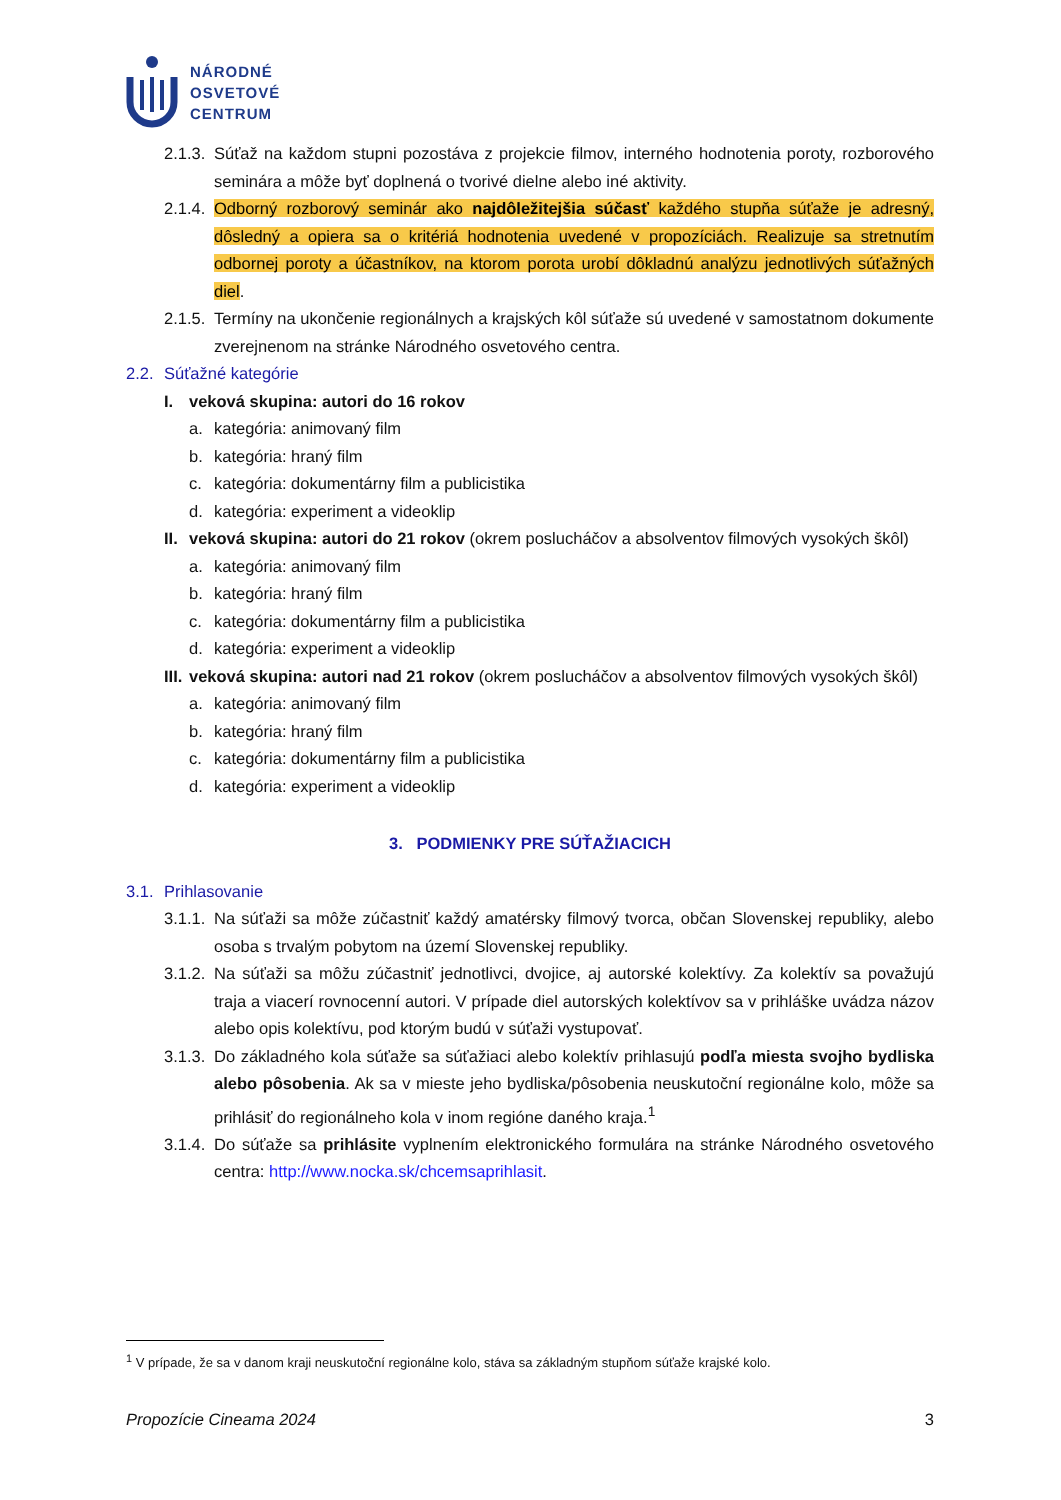NÁRODNÉ
OSVETOVÉ
CENTRUM
2.1.3. Súťaž na každom stupni pozostáva z projekcie filmov, interného hodnotenia poroty, rozborového seminára a môže byť doplnená o tvorivé dielne alebo iné aktivity.
2.1.4. Odborný rozborový seminár ako najdôležitejšia súčasť každého stupňa súťaže je adresný, dôsledný a opiera sa o kritériá hodnotenia uvedené v propozíciách. Realizuje sa stretnutím odbornej poroty a účastníkov, na ktorom porota urobí dôkladnú analýzu jednotlivých súťažných diel.
2.1.5. Termíny na ukončenie regionálnych a krajských kôl súťaže sú uvedené v samostatnom dokumente zverejnenom na stránke Národného osvetového centra.
2.2. Súťažné kategórie
I. veková skupina: autori do 16 rokov
a. kategória: animovaný film
b. kategória: hraný film
c. kategória: dokumentárny film a publicistika
d. kategória: experiment a videoklip
II. veková skupina: autori do 21 rokov (okrem poslucháčov a absolventov filmových vysokých škôl)
a. kategória: animovaný film
b. kategória: hraný film
c. kategória: dokumentárny film a publicistika
d. kategória: experiment a videoklip
III. veková skupina: autori nad 21 rokov (okrem poslucháčov a absolventov filmových vysokých škôl)
a. kategória: animovaný film
b. kategória: hraný film
c. kategória: dokumentárny film a publicistika
d. kategória: experiment a videoklip
3. PODMIENKY PRE SÚŤAŽIACICH
3.1. Prihlasovanie
3.1.1. Na súťaži sa môže zúčastniť každý amatérsky filmový tvorca, občan Slovenskej republiky, alebo osoba s trvalým pobytom na území Slovenskej republiky.
3.1.2. Na súťaži sa môžu zúčastniť jednotlivci, dvojice, aj autorské kolektívy. Za kolektív sa považujú traja a viacerí rovnocenní autori. V prípade diel autorských kolektívov sa v prihláške uvádza názov alebo opis kolektívu, pod ktorým budú v súťaži vystupovať.
3.1.3. Do základného kola súťaže sa súťažiaci alebo kolektív prihlasujú podľa miesta svojho bydliska alebo pôsobenia. Ak sa v mieste jeho bydliska/pôsobenia neuskutoční regionálne kolo, môže sa prihlásiť do regionálneho kola v inom regióne daného kraja.<sup>1</sup>
3.1.4. Do súťaže sa prihlásite vyplnením elektronického formulára na stránke Národného osvetového centra: http://www.nocka.sk/chcemsaprihlasit.
<sup>1</sup> V prípade, že sa v danom kraji neuskutoční regionálne kolo, stáva sa základným stupňom súťaže krajské kolo.
Propozície Cineama 2024 3